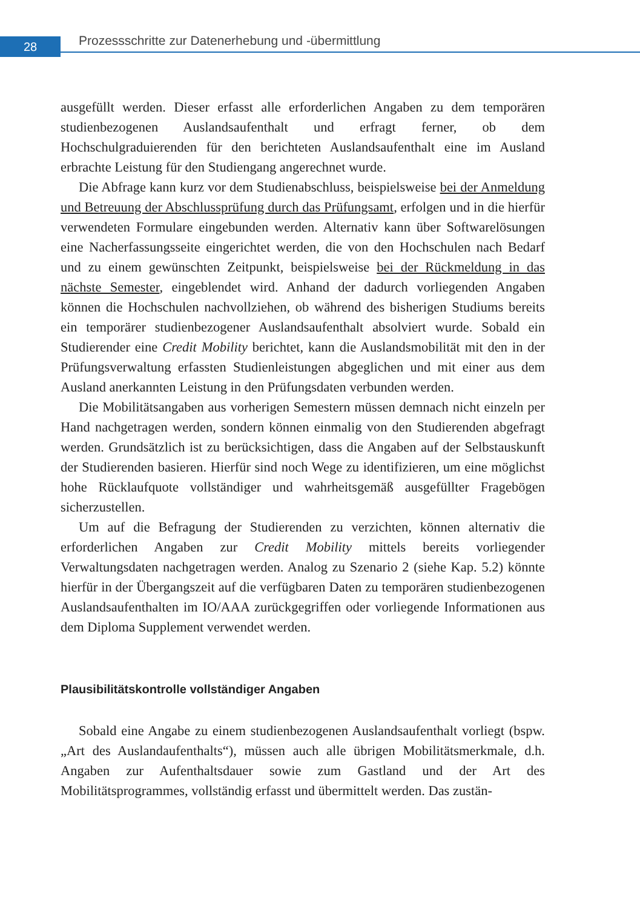28
Prozessschritte zur Datenerhebung und -übermittlung
ausgefüllt werden. Dieser erfasst alle erforderlichen Angaben zu dem temporären studienbezogenen Auslandsaufenthalt und erfragt ferner, ob dem Hochschulgraduierenden für den berichteten Auslandsaufenthalt eine im Ausland erbrachte Leistung für den Studiengang angerechnet wurde.
Die Abfrage kann kurz vor dem Studienabschluss, beispielsweise bei der Anmeldung und Betreuung der Abschlussprüfung durch das Prüfungsamt, erfolgen und in die hierfür verwendeten Formulare eingebunden werden. Alternativ kann über Softwarelösungen eine Nacherfassungsseite eingerichtet werden, die von den Hochschulen nach Bedarf und zu einem gewünschten Zeitpunkt, beispielsweise bei der Rückmeldung in das nächste Semester, eingeblendet wird. Anhand der dadurch vorliegenden Angaben können die Hochschulen nachvollziehen, ob während des bisherigen Studiums bereits ein temporärer studienbezogener Auslandsaufenthalt absolviert wurde. Sobald ein Studierender eine Credit Mobility berichtet, kann die Auslandsmobilität mit den in der Prüfungsverwaltung erfassten Studienleistungen abgeglichen und mit einer aus dem Ausland anerkannten Leistung in den Prüfungsdaten verbunden werden.
Die Mobilitätsangaben aus vorherigen Semestern müssen demnach nicht einzeln per Hand nachgetragen werden, sondern können einmalig von den Studierenden abgefragt werden. Grundsätzlich ist zu berücksichtigen, dass die Angaben auf der Selbstauskunft der Studierenden basieren. Hierfür sind noch Wege zu identifizieren, um eine möglichst hohe Rücklaufquote vollständiger und wahrheitsgemäß ausgefüllter Fragebögen sicherzustellen.
Um auf die Befragung der Studierenden zu verzichten, können alternativ die erforderlichen Angaben zur Credit Mobility mittels bereits vorliegender Verwaltungsdaten nachgetragen werden. Analog zu Szenario 2 (siehe Kap. 5.2) könnte hierfür in der Übergangszeit auf die verfügbaren Daten zu temporären studienbezogenen Auslandsaufenthalten im IO/AAA zurückgegriffen oder vorliegende Informationen aus dem Diploma Supplement verwendet werden.
Plausibilitätskontrolle vollständiger Angaben
Sobald eine Angabe zu einem studienbezogenen Auslandsaufenthalt vorliegt (bspw. „Art des Auslandaufenthalts“), müssen auch alle übrigen Mobilitätsmerkmale, d.h. Angaben zur Aufenthaltsdauer sowie zum Gastland und der Art des Mobilitätsprogrammes, vollständig erfasst und übermittelt werden. Das zustän-